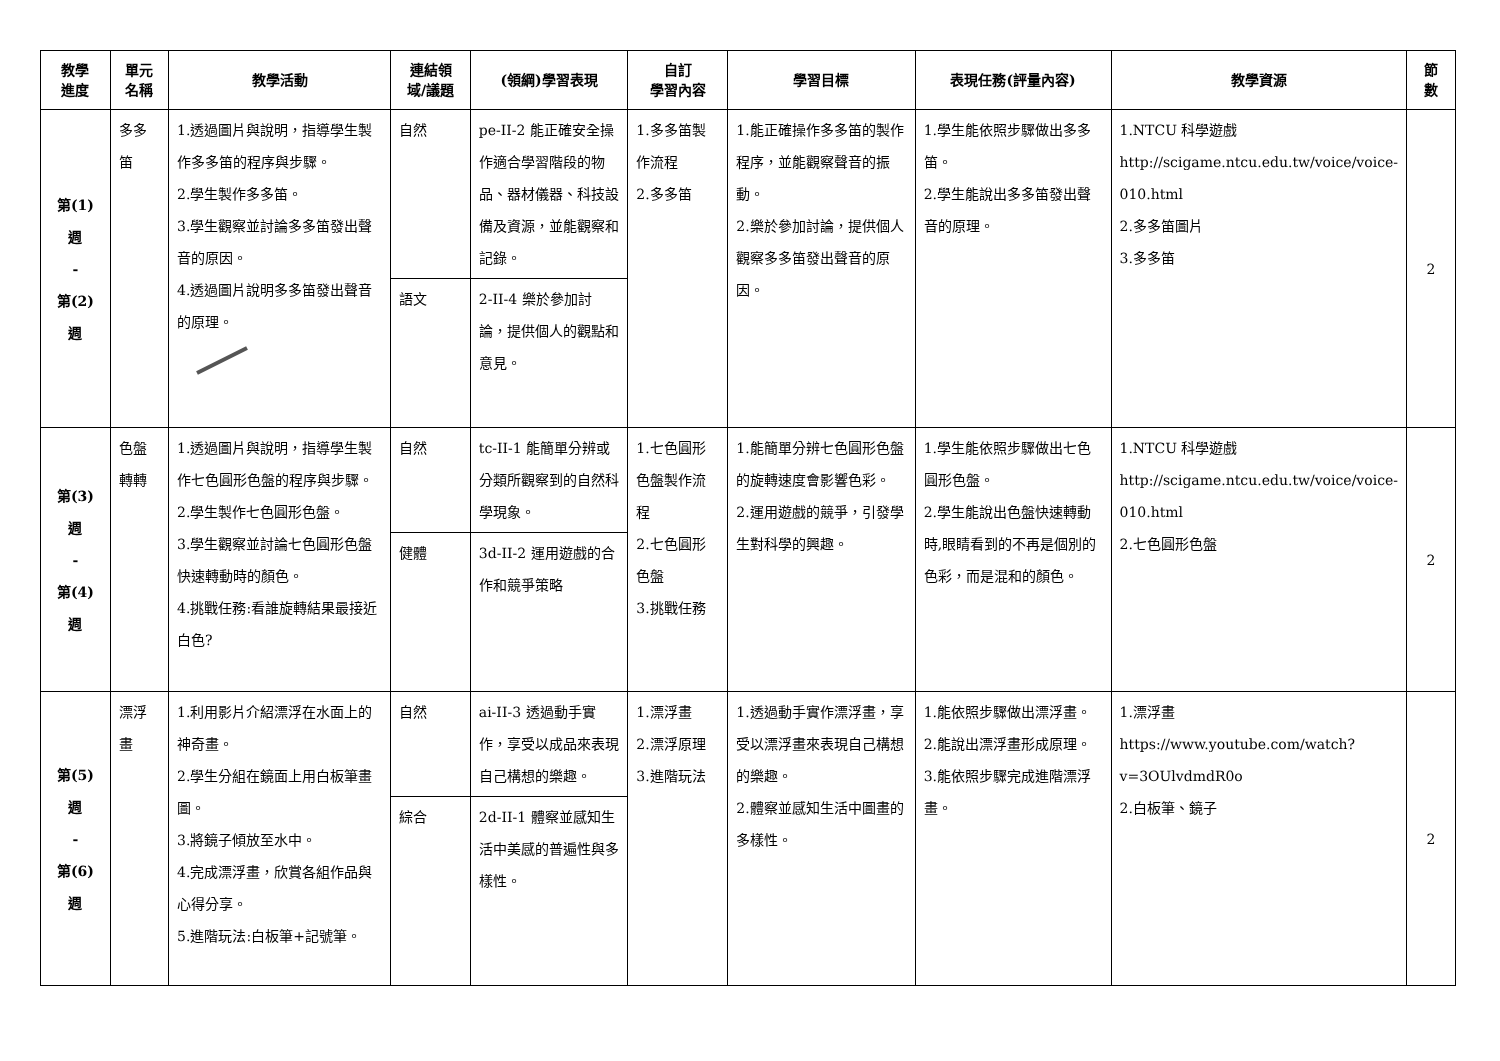| 教學 進度 | 單元 名稱 | 教學活動 | 連結領 域/議題 | (領綱)學習表現 | 自訂 學習內容 | 學習目標 | 表現任務(評量內容) | 教學資源 | 節 數 |
| --- | --- | --- | --- | --- | --- | --- | --- | --- | --- |
| 第(1) 週 - 第(2) 週 | 多多 笛 | 1.透過圖片與說明，指導學生製作多多笛的程序與步驟。 2.學生製作多多笛。 3.學生觀察並討論多多笛發出聲音的原因。 4.透過圖片說明多多笛發出聲音的原理。 | 自然 | pe-II-2 能正確安全操作適合學習階段的物品、器材儀器、科技設備及資源，並能觀察和記錄。 | 1.多多笛製作流程 2.多多笛 | 1.能正確操作多多笛的製作程序，並能觀察聲音的振動。 2.樂於參加討論，提供個人觀察多多笛發出聲音的原因。 | 1.學生能依照步驟做出多多笛。 2.學生能說出多多笛發出聲音的原理。 | 1.NTCU 科學遊戲 http://scigame.ntcu.edu.tw/voice/voice-010.html 2.多多笛圖片 3.多多笛 | 2 |
| | | | 語文 | 2-II-4 樂於參加討論，提供個人的觀點和意見。 | | | | | |
| 第(3) 週 - 第(4) 週 | 色盤 轉轉 | 1.透過圖片與說明，指導學生製作七色圓形色盤的程序與步驟。 2.學生製作七色圓形色盤。 3.學生觀察並討論七色圓形色盤快速轉動時的顏色。 4.挑戰任務:看誰旋轉結果最接近白色? | 自然 | tc-II-1 能簡單分辨或分類所觀察到的自然科學現象。 | 1.七色圓形色盤製作流程 2.七色圓形色盤 3.挑戰任務 | 1.能簡單分辨七色圓形色盤的旋轉速度會影響色彩。 2.運用遊戲的競爭，引發學生對科學的興趣。 | 1.學生能依照步驟做出七色圓形色盤。 2.學生能說出色盤快速轉動時,眼睛看到的不再是個別的色彩，而是混和的顏色。 | 1.NTCU 科學遊戲 http://scigame.ntcu.edu.tw/voice/voice-010.html 2.七色圓形色盤 | 2 |
| | | | 健體 | 3d-II-2 運用遊戲的合作和競爭策略 | | | | | |
| 第(5) 週 - 第(6) 週 | 漂浮 畫 | 1.利用影片介紹漂浮在水面上的神奇畫。 2.學生分組在鏡面上用白板筆畫圖。 3.將鏡子傾放至水中。 4.完成漂浮畫，欣賞各組作品與心得分享。 5.進階玩法:白板筆+記號筆。 | 自然 | ai-II-3 透過動手實作，享受以成品來表現自己構想的樂趣。 | 1.漂浮畫 2.漂浮原理 3.進階玩法 | 1.透過動手實作漂浮畫，享受以漂浮畫來表現自己構想的樂趣。 2.體察並感知生活中圖畫的多樣性。 | 1.能依照步驟做出漂浮畫。 2.能說出漂浮畫形成原理。 3.能依照步驟完成進階漂浮畫。 | 1.漂浮畫 https://www.youtube.com/watch?v=3OUlvdmdR0o 2.白板筆、鏡子 | 2 |
| | | | 綜合 | 2d-II-1 體察並感知生活中美感的普遍性與多樣性。 | | | | | |